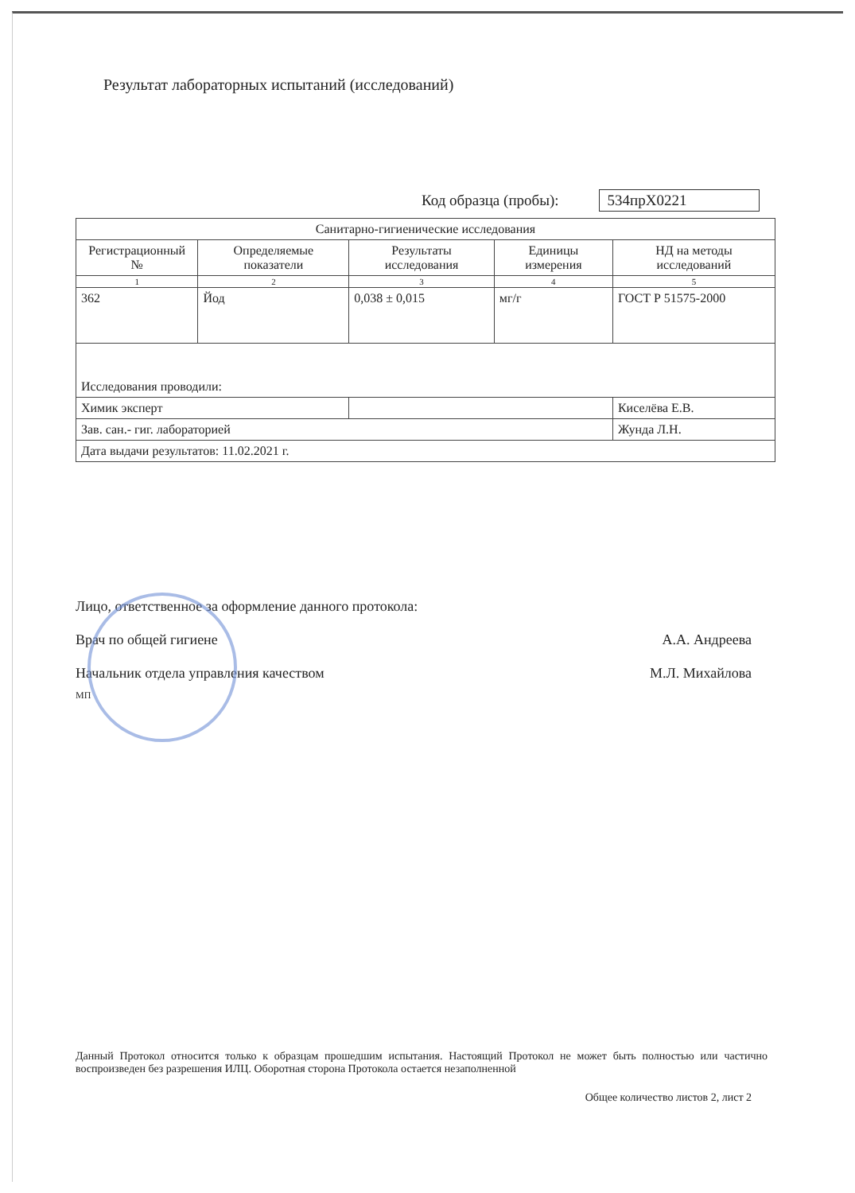Результат лабораторных испытаний (исследований)
Код образца (пробы): 534прХ0221
| Санитарно-гигиенические исследования | | | | |
| --- | --- | --- | --- | --- |
| Регистрационный № | Определяемые показатели | Результаты исследования | Единицы измерения | НД на методы исследований |
| 1 | 2 | 3 | 4 | 5 |
| 362 | Йод | 0,038 ± 0,015 | мг/г | ГОСТ Р 51575-2000 |
| Исследования проводили: | | | | |
| Химик эксперт | | | | Киселёва Е.В. |
| Зав. сан.- гиг. лабораторией | | | | Жунда Л.Н. |
| Дата выдачи результатов: 11.02.2021 г. | | | | |
Лицо, ответственное за оформление данного протокола:
Врач по общей гигиене А.А. Андреева
Начальник отдела управления качеством М.Л. Михайлова
МП
Данный Протокол относится только к образцам прошедшим испытания. Настоящий Протокол не может быть полностью или частично воспроизведен без разрешения ИЛЦ. Оборотная сторона Протокола остается незаполненной
Общее количество листов 2, лист 2